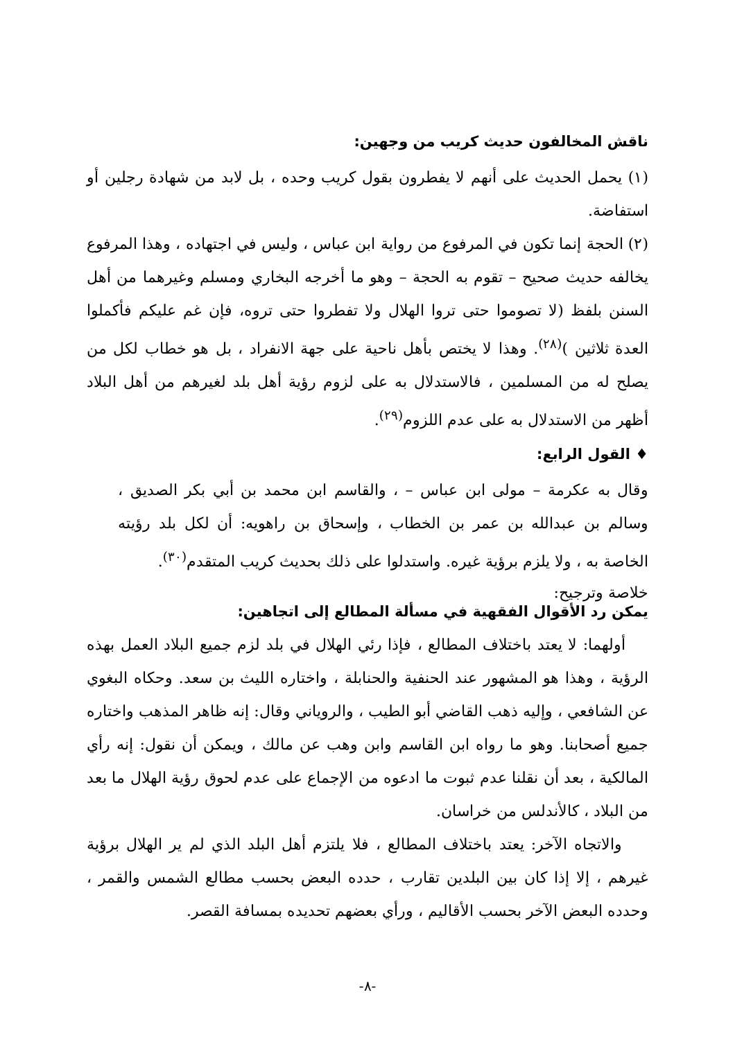ناقش المخالفون حديث كريب من وجهين:
(١) يحمل الحديث على أنهم لا يفطرون بقول كريب وحده ، بل لابد من شهادة رجلين أو استفاضة.
(٢) الحجة إنما تكون في المرفوع من رواية ابن عباس ، وليس في اجتهاده ، وهذا المرفوع يخالفه حديث صحيح – تقوم به الحجة – وهو ما أخرجه البخاري ومسلم وغيرهما من أهل السنن بلفظ (لا تصوموا حتى تروا الهلال ولا تفطروا حتى تروه، فإن غم عليكم فأكملوا العدة ثلاثين )<sup>(٢٨)</sup>. وهذا لا يختص بأهل ناحية على جهة الانفراد ، بل هو خطاب لكل من يصلح له من المسلمين ، فالاستدلال به على لزوم رؤية أهل بلد لغيرهم من أهل البلاد أظهر من الاستدلال به على عدم اللزوم<sup>(٢٩)</sup>.
♦ القول الرابع:
وقال به عكرمة – مولى ابن عباس – ، والقاسم ابن محمد بن أبي بكر الصديق ، وسالم بن عبدالله بن عمر بن الخطاب ، وإسحاق بن راهويه: أن لكل بلد رؤيته الخاصة به ، ولا يلزم برؤية غيره. واستدلوا على ذلك بحديث كريب المتقدم<sup>(٣٠)</sup>.
خلاصة وترجيح:
يمكن رد الأقوال الفقهية في مسألة المطالع إلى اتجاهين:
أولهما: لا يعتد باختلاف المطالع ، فإذا رئي الهلال في بلد لزم جميع البلاد العمل بهذه الرؤية ، وهذا هو المشهور عند الحنفية والحنابلة ، واختاره الليث بن سعد. وحكاه البغوي عن الشافعي ، وإليه ذهب القاضي أبو الطيب ، والروياني وقال: إنه ظاهر المذهب واختاره جميع أصحابنا. وهو ما رواه ابن القاسم وابن وهب عن مالك ، ويمكن أن نقول: إنه رأي المالكية ، بعد أن نقلنا عدم ثبوت ما ادعوه من الإجماع على عدم لحوق رؤية الهلال ما بعد من البلاد ، كالأندلس من خراسان.
والاتجاه الآخر: يعتد باختلاف المطالع ، فلا يلتزم أهل البلد الذي لم ير الهلال برؤية غيرهم ، إلا إذا كان بين البلدين تقارب ، حدده البعض بحسب مطالع الشمس والقمر ، وحدده البعض الآخر بحسب الأقاليم ، ورأي بعضهم تحديده بمسافة القصر.
-٨-